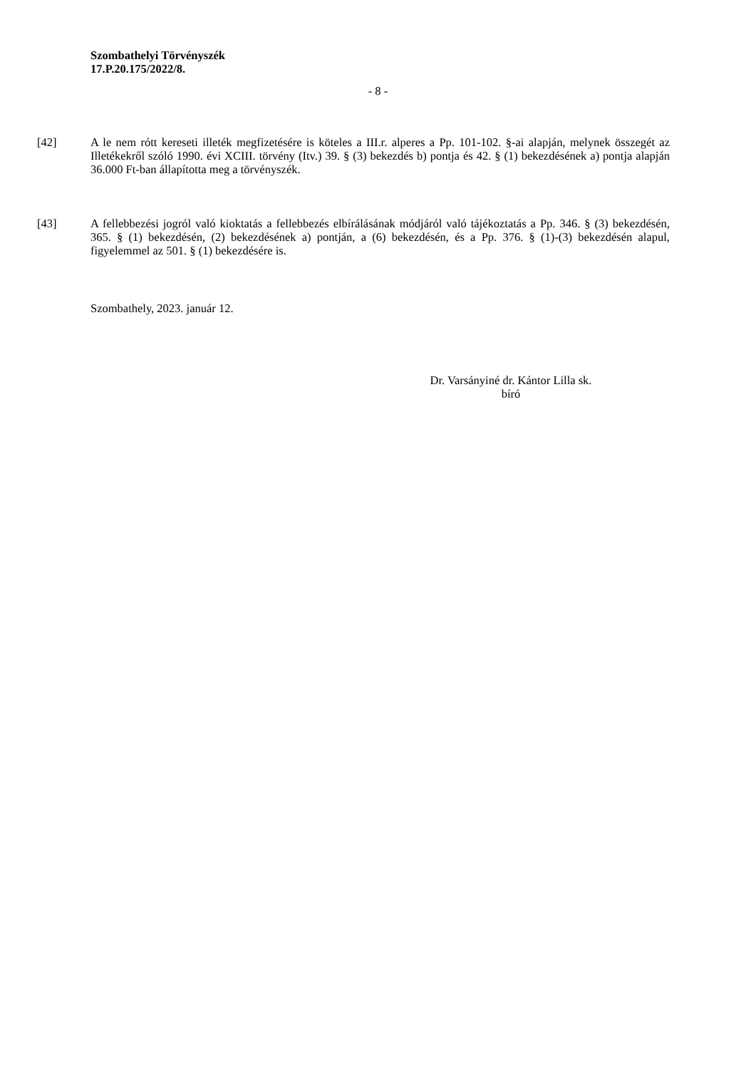Szombathelyi Törvényszék
17.P.20.175/2022/8.
- 8 -
[42] A le nem rótt kereseti illeték megfizetésére is köteles a III.r. alperes a Pp. 101-102. §-ai alapján, melynek összegét az Illetékekről szóló 1990. évi XCIII. törvény (Itv.) 39. § (3) bekezdés b) pontja és 42. § (1) bekezdésének a) pontja alapján 36.000 Ft-ban állapította meg a törvényszék.
[43] A fellebbezési jogról való kioktatás a fellebbezés elbírálásának módjáról való tájékoztatás a Pp. 346. § (3) bekezdésén, 365. § (1) bekezdésén, (2) bekezdésének a) pontján, a (6) bekezdésén, és a Pp. 376. § (1)-(3) bekezdésén alapul, figyelemmel az 501. § (1) bekezdésére is.
Szombathely, 2023. január 12.
Dr. Varsányiné dr. Kántor Lilla sk.
bíró